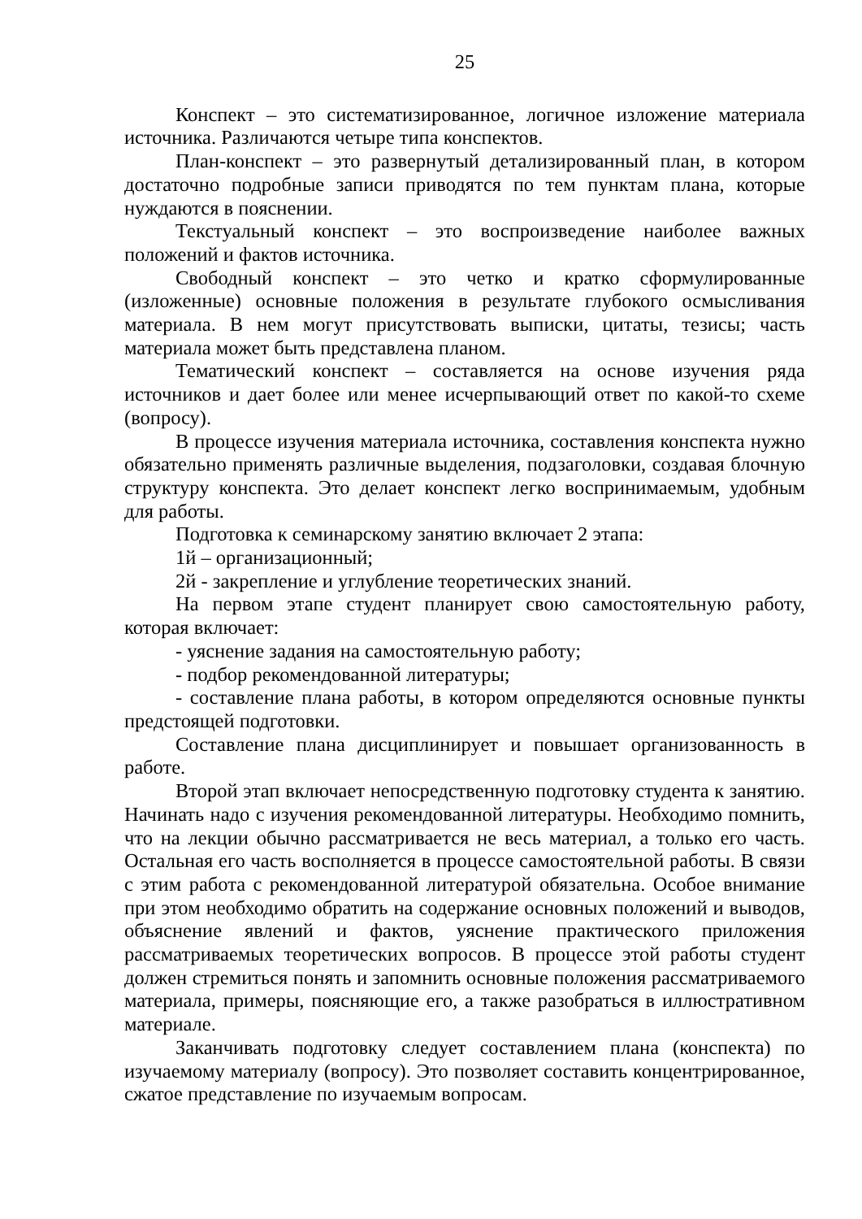25
Конспект – это систематизированное, логичное изложение материала источника. Различаются четыре типа конспектов.
План-конспект – это развернутый детализированный план, в котором достаточно подробные записи приводятся по тем пунктам плана, которые нуждаются в пояснении.
Текстуальный конспект – это воспроизведение наиболее важных положений и фактов источника.
Свободный конспект – это четко и кратко сформулированные (изложенные) основные положения в результате глубокого осмысливания материала. В нем могут присутствовать выписки, цитаты, тезисы; часть материала может быть представлена планом.
Тематический конспект – составляется на основе изучения ряда источников и дает более или менее исчерпывающий ответ по какой-то схеме (вопросу).
В процессе изучения материала источника, составления конспекта нужно обязательно применять различные выделения, подзаголовки, создавая блочную структуру конспекта. Это делает конспект легко воспринимаемым, удобным для работы.
Подготовка к семинарскому занятию включает 2 этапа:
1й – организационный;
2й - закрепление и углубление теоретических знаний.
На первом этапе студент планирует свою самостоятельную работу, которая включает:
- уяснение задания на самостоятельную работу;
- подбор рекомендованной литературы;
- составление плана работы, в котором определяются основные пункты предстоящей подготовки.
Составление плана дисциплинирует и повышает организованность в работе.
Второй этап включает непосредственную подготовку студента к занятию. Начинать надо с изучения рекомендованной литературы. Необходимо помнить, что на лекции обычно рассматривается не весь материал, а только его часть. Остальная его часть восполняется в процессе самостоятельной работы. В связи с этим работа с рекомендованной литературой обязательна. Особое внимание при этом необходимо обратить на содержание основных положений и выводов, объяснение явлений и фактов, уяснение практического приложения рассматриваемых теоретических вопросов. В процессе этой работы студент должен стремиться понять и запомнить основные положения рассматриваемого материала, примеры, поясняющие его, а также разобраться в иллюстративном материале.
Заканчивать подготовку следует составлением плана (конспекта) по изучаемому материалу (вопросу). Это позволяет составить концентрированное, сжатое представление по изучаемым вопросам.